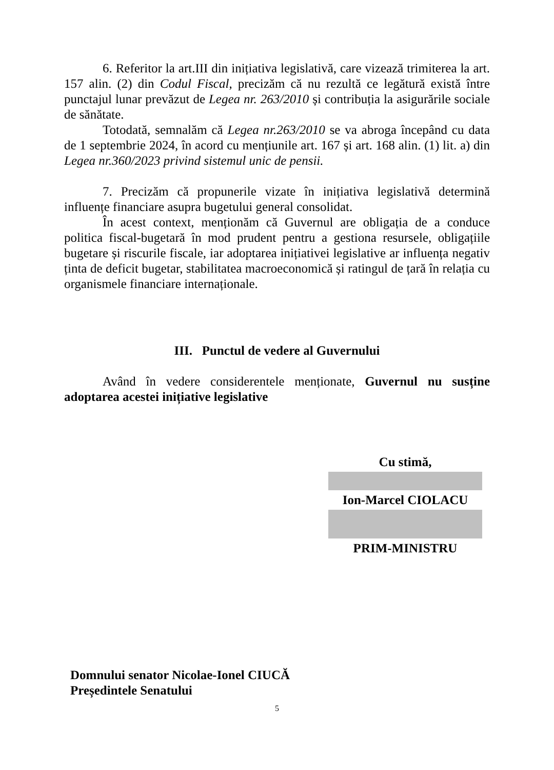6. Referitor la art.III din inițiativa legislativă, care vizează trimiterea la art. 157 alin. (2) din Codul Fiscal, precizăm că nu rezultă ce legătură există între punctajul lunar prevăzut de Legea nr. 263/2010 și contribuția la asigurările sociale de sănătate.
Totodată, semnalăm că Legea nr.263/2010 se va abroga începând cu data de 1 septembrie 2024, în acord cu mențiunile art. 167 și art. 168 alin. (1) lit. a) din Legea nr.360/2023 privind sistemul unic de pensii.
7. Precizăm că propunerile vizate în inițiativa legislativă determină influențe financiare asupra bugetului general consolidat.
În acest context, menționăm că Guvernul are obligația de a conduce politica fiscal-bugetară în mod prudent pentru a gestiona resursele, obligațiile bugetare și riscurile fiscale, iar adoptarea inițiativei legislative ar influența negativ ținta de deficit bugetar, stabilitatea macroeconomică și ratingul de țară în relația cu organismele financiare internaționale.
III. Punctul de vedere al Guvernului
Având în vedere considerentele menționate, Guvernul nu susține adoptarea acestei inițiative legislative
Cu stimă,
Ion-Marcel CIOLACU
PRIM-MINISTRU
Domnului senator Nicolae-Ionel CIUCĂ
Președintele Senatului
5